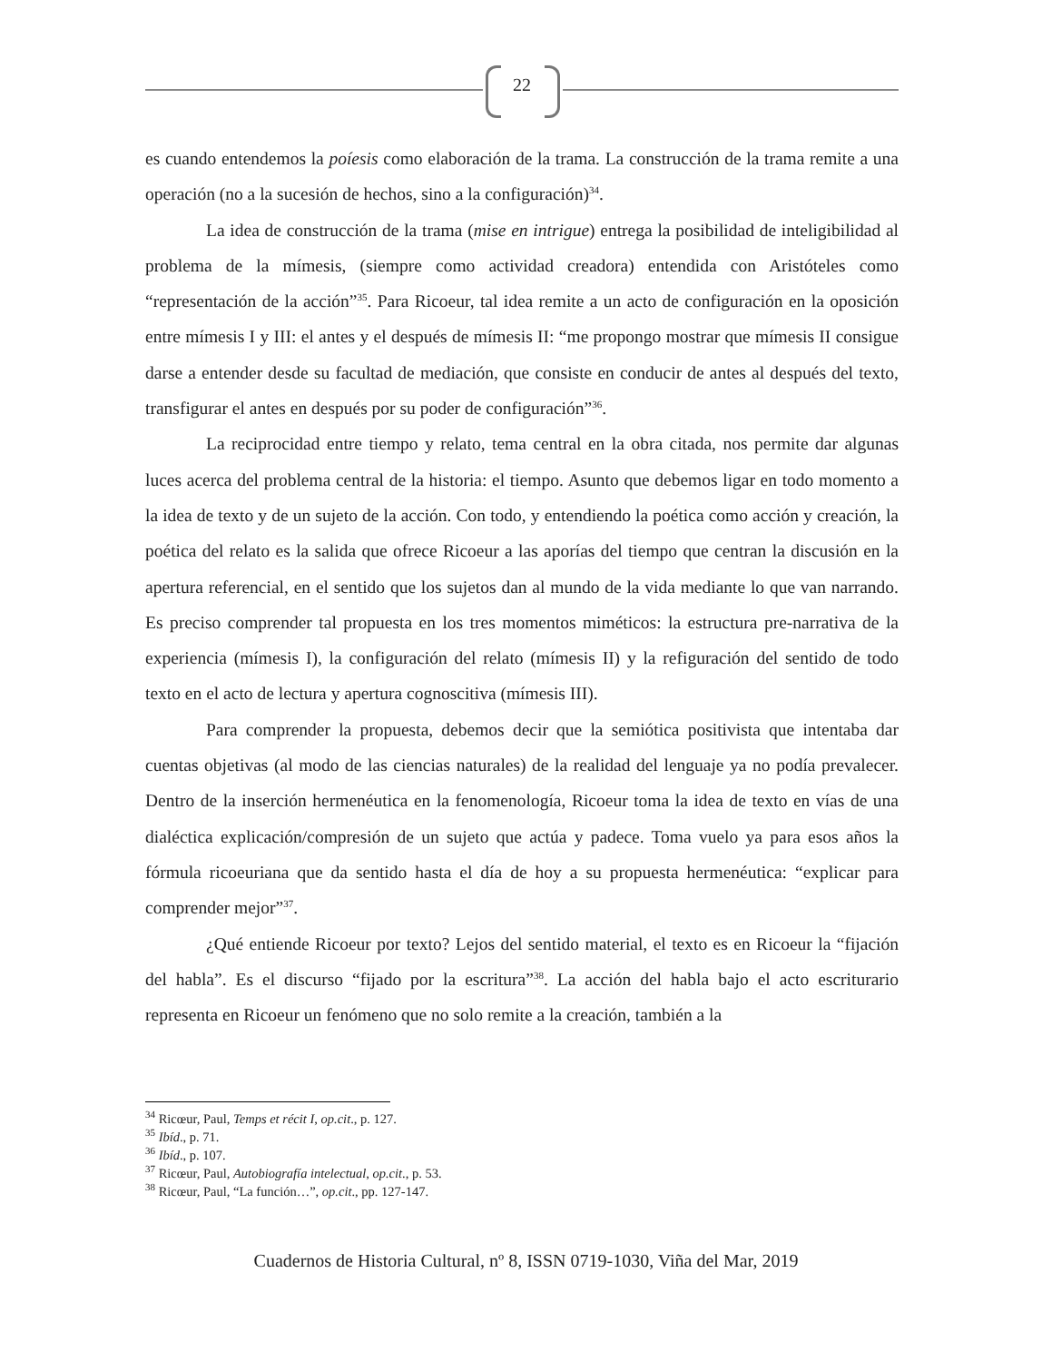22
es cuando entendemos la poíesis como elaboración de la trama. La construcción de la trama remite a una operación (no a la sucesión de hechos, sino a la configuración)<sup>34</sup>.
La idea de construcción de la trama (mise en intrigue) entrega la posibilidad de inteligibilidad al problema de la mímesis, (siempre como actividad creadora) entendida con Aristóteles como “representación de la acción”<sup>35</sup>. Para Ricoeur, tal idea remite a un acto de configuración en la oposición entre mímesis I y III: el antes y el después de mímesis II: “me propongo mostrar que mímesis II consigue darse a entender desde su facultad de mediación, que consiste en conducir de antes al después del texto, transfigurar el antes en después por su poder de configuración”<sup>36</sup>.
La reciprocidad entre tiempo y relato, tema central en la obra citada, nos permite dar algunas luces acerca del problema central de la historia: el tiempo. Asunto que debemos ligar en todo momento a la idea de texto y de un sujeto de la acción. Con todo, y entendiendo la poética como acción y creación, la poética del relato es la salida que ofrece Ricoeur a las aporías del tiempo que centran la discusión en la apertura referencial, en el sentido que los sujetos dan al mundo de la vida mediante lo que van narrando. Es preciso comprender tal propuesta en los tres momentos miméticos: la estructura pre-narrativa de la experiencia (mímesis I), la configuración del relato (mímesis II) y la refiguración del sentido de todo texto en el acto de lectura y apertura cognoscitiva (mímesis III).
Para comprender la propuesta, debemos decir que la semiótica positivista que intentaba dar cuentas objetivas (al modo de las ciencias naturales) de la realidad del lenguaje ya no podía prevalecer. Dentro de la inserción hermenéutica en la fenomenología, Ricoeur toma la idea de texto en vías de una dialéctica explicación/compresión de un sujeto que actúa y padece. Toma vuelo ya para esos años la fórmula ricoeuriana que da sentido hasta el día de hoy a su propuesta hermenéutica: “explicar para comprender mejor”<sup>37</sup>.
¿Qué entiende Ricoeur por texto? Lejos del sentido material, el texto es en Ricoeur la “fijación del habla”. Es el discurso “fijado por la escritura”<sup>38</sup>. La acción del habla bajo el acto escriturario representa en Ricoeur un fenómeno que no solo remite a la creación, también a la
<sup>34</sup> Ricœur, Paul, Temps et récit I, op.cit., p. 127.
<sup>35</sup> Ibíd., p. 71.
<sup>36</sup> Ibíd., p. 107.
<sup>37</sup> Ricœur, Paul, Autobiografía intelectual, op.cit., p. 53.
<sup>38</sup> Ricœur, Paul, “La función…”, op.cit., pp. 127-147.
Cuadernos de Historia Cultural, nº 8, ISSN 0719-1030, Viña del Mar, 2019